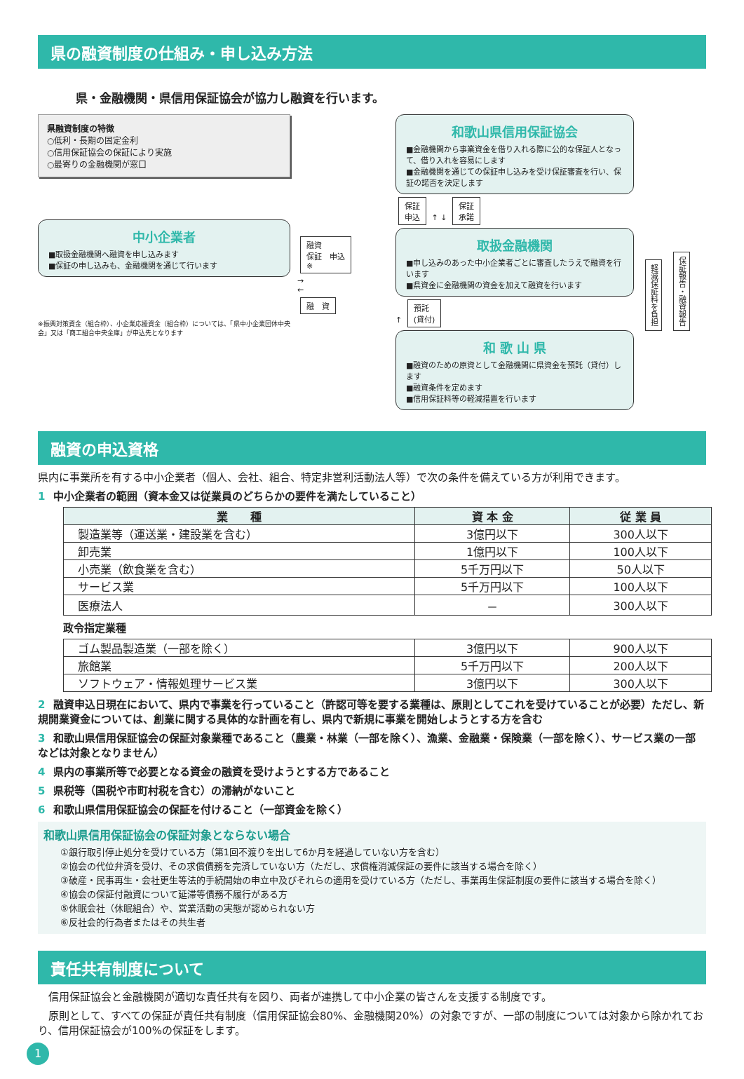県の融資制度の仕組み・申し込み方法
県・金融機関・県信用保証協会が協力し融資を行います。
県融資制度の特徴
○低利・長期の固定金利
○信用保証協会の保証により実施
○最寄りの金融機関が窓口
中小企業者
■取扱金融機関へ融資を申し込みます
■保証の申し込みも、金融機関を通じて行います
※振興対策資金（組合枠）、小企業応援資金（組合枠）については、「県中小企業団体中央会」又は「商工組合中央金庫」が申込先となります
融資
保証　申込
※
→
←
融　資
和歌山県信用保証協会
■金融機関から事業資金を借り入れる際に公的な保証人となって、借り入れを容易にします
■金融機関を通じての保証申し込みを受け保証審査を行い、保証の諾否を決定します
保証
申込 ↑ ↓ 保証
承諾
取扱金融機関
■申し込みのあった中小企業者ごとに審査したうえで融資を行います
■県資金に金融機関の資金を加えて融資を行います
↑ 預託
(貸付)
和 歌 山 県
■融資のための原資として金融機関に県資金を預託（貸付）します
■融資条件を定めます
■信用保証料等の軽減措置を行います
軽減保証料を負担 保証報告・融資報告
融資の申込資格
県内に事業所を有する中小企業者（個人、会社、組合、特定非営利活動法人等）で次の条件を備えている方が利用できます。
1 中小企業者の範囲（資本金又は従業員のどちらかの要件を満たしていること）
| 業 種 | 資 本 金 | 従 業 員 |
| --- | --- | --- |
| 製造業等（運送業・建設業を含む） | 3億円以下 | 300人以下 |
| 卸売業 | 1億円以下 | 100人以下 |
| 小売業（飲食業を含む） | 5千万円以下 | 50人以下 |
| サービス業 | 5千万円以下 | 100人以下 |
| 医療法人 | － | 300人以下 |
政令指定業種
| ゴム製品製造業（一部を除く） | 3億円以下 | 900人以下 |
| 旅館業 | 5千万円以下 | 200人以下 |
| ソフトウェア・情報処理サービス業 | 3億円以下 | 300人以下 |
2 融資申込日現在において、県内で事業を行っていること（許認可等を要する業種は、原則としてこれを受けていることが必要）ただし、新規開業資金については、創業に関する具体的な計画を有し、県内で新規に事業を開始しようとする方を含む
3 和歌山県信用保証協会の保証対象業種であること（農業・林業（一部を除く）、漁業、金融業・保険業（一部を除く）、サービス業の一部などは対象となりません）
4 県内の事業所等で必要となる資金の融資を受けようとする方であること
5 県税等（国税や市町村税を含む）の滞納がないこと
6 和歌山県信用保証協会の保証を付けること（一部資金を除く）
和歌山県信用保証協会の保証対象とならない場合
①銀行取引停止処分を受けている方（第1回不渡りを出して6か月を経過していない方を含む）
②協会の代位弁済を受け、その求償債務を完済していない方（ただし、求償権消滅保証の要件に該当する場合を除く）
③破産・民事再生・会社更生等法的手続開始の申立中及びそれらの適用を受けている方（ただし、事業再生保証制度の要件に該当する場合を除く）
④協会の保証付融資について延滞等債務不履行がある方
⑤休眠会社（休眠組合）や、営業活動の実態が認められない方
⑥反社会的行為者またはその共生者
責任共有制度について
　信用保証協会と金融機関が適切な責任共有を図り、両者が連携して中小企業の皆さんを支援する制度です。
　原則として、すべての保証が責任共有制度（信用保証協会80%、金融機関20%）の対象ですが、一部の制度については対象から除かれており、信用保証協会が100%の保証をします。
1